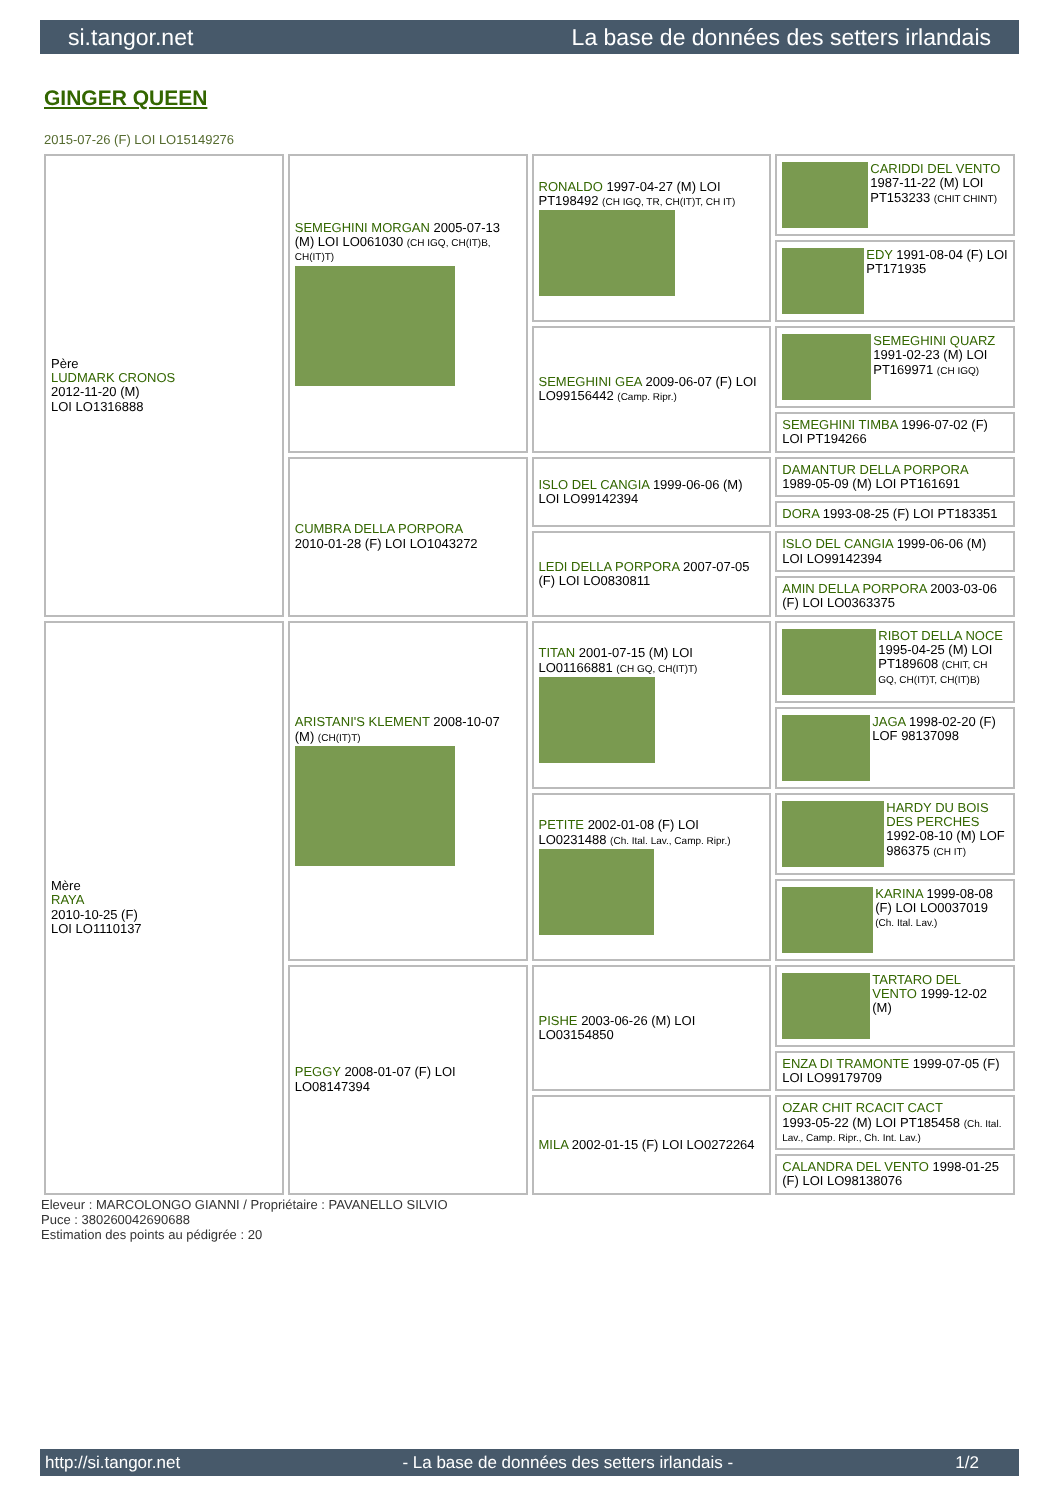si.tangor.net La base de données des setters irlandais
GINGER QUEEN
2015-07-26 (F) LOI LO15149276
| Père LUDMARK CRONOS 2012-11-20 (M) LOI LO1316888 | SEMEGHINI MORGAN 2005-07-13 (M) LOI LO061030 (CH IGQ, CH(IT)B, CH(IT)T) | RONALDO 1997-04-27 (M) LOI PT198492 (CH IGQ, TR, CH(IT)T, CH IT) | CARIDDI DEL VENTO 1987-11-22 (M) LOI PT153233 (CHIT CHINT) |
| | | | EDY 1991-08-04 (F) LOI PT171935 |
| | | SEMEGHINI GEA 2009-06-07 (F) LOI LO99156442 (Camp. Ripr.) | SEMEGHINI QUARZ 1991-02-23 (M) LOI PT169971 (CH IGQ) |
| | | | SEMEGHINI TIMBA 1996-07-02 (F) LOI PT194266 |
| | CUMBRA DELLA PORPORA 2010-01-28 (F) LOI LO1043272 | ISLO DEL CANGIA 1999-06-06 (M) LOI LO99142394 | DAMANTUR DELLA PORPORA 1989-05-09 (M) LOI PT161691 |
| | | | DORA 1993-08-25 (F) LOI PT183351 |
| | | LEDI DELLA PORPORA 2007-07-05 (F) LOI LO0830811 | ISLO DEL CANGIA 1999-06-06 (M) LOI LO99142394 |
| | | | AMIN DELLA PORPORA 2003-03-06 (F) LOI LO0363375 |
| Mère RAYA 2010-10-25 (F) LOI LO1110137 | ARISTANI'S KLEMENT 2008-10-07 (M) (CH(IT)T) | TITAN 2001-07-15 (M) LOI LO01166881 (CH GQ, CH(IT)T) | RIBOT DELLA NOCE 1995-04-25 (M) LOI PT189608 (CHIT, CH GQ, CH(IT)T, CH(IT)B) |
| | | | JAGA 1998-02-20 (F) LOF 98137098 |
| | | PETITE 2002-01-08 (F) LOI LO0231488 (Ch. Ital. Lav., Camp. Ripr.) | HARDY DU BOIS DES PERCHES 1992-08-10 (M) LOF 986375 (CH IT) |
| | | | KARINA 1999-08-08 (F) LOI LO0037019 (Ch. Ital. Lav.) |
| | PEGGY 2008-01-07 (F) LOI LO08147394 | PISHE 2003-06-26 (M) LOI LO03154850 | TARTARO DEL VENTO 1999-12-02 (M) |
| | | | ENZA DI TRAMONTE 1999-07-05 (F) LOI LO99179709 |
| | | MILA 2002-01-15 (F) LOI LO0272264 | OZAR CHIT RCACIT CACT 1993-05-22 (M) LOI PT185458 (Ch. Ital. Lav., Camp. Ripr., Ch. Int. Lav.) |
| | | | CALANDRA DEL VENTO 1998-01-25 (F) LOI LO98138076 |
Eleveur : MARCOLONGO GIANNI / Propriétaire : PAVANELLO SILVIO
Puce : 380260042690688
Estimation des points au pédigrée : 20
http://si.tangor.net - La base de données des setters irlandais - 1/2